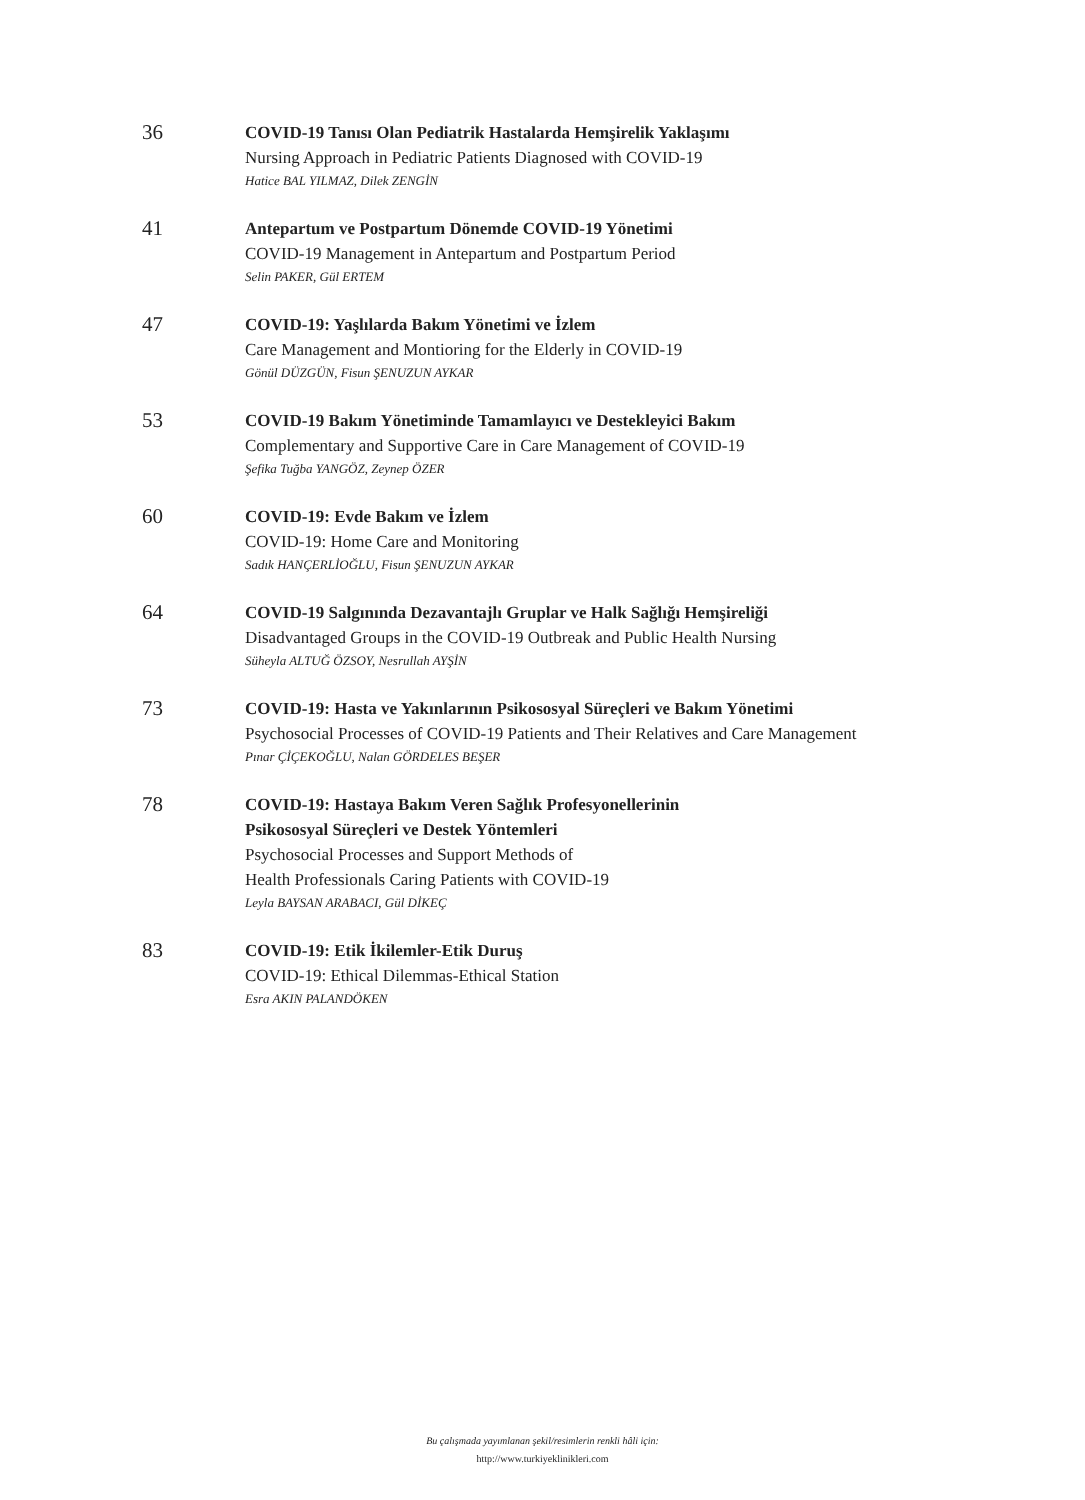36
COVID-19 Tanısı Olan Pediatrik Hastalarda Hemşirelik Yaklaşımı
Nursing Approach in Pediatric Patients Diagnosed with COVID-19
Hatice BAL YILMAZ, Dilek ZENGİN
41
Antepartum ve Postpartum Dönemde COVID-19 Yönetimi
COVID-19 Management in Antepartum and Postpartum Period
Selin PAKER, Gül ERTEM
47
COVID-19: Yaşlılarda Bakım Yönetimi ve İzlem
Care Management and Montioring for the Elderly in COVID-19
Gönül DÜZGÜN, Fisun ŞENUZUN AYKAR
53
COVID-19 Bakım Yönetiminde Tamamlayıcı ve Destekleyici Bakım
Complementary and Supportive Care in Care Management of COVID-19
Şefika Tuğba YANGÖZ, Zeynep ÖZER
60
COVID-19: Evde Bakım ve İzlem
COVID-19: Home Care and Monitoring
Sadık HANÇERLİOĞLU, Fisun ŞENUZUN AYKAR
64
COVID-19 Salgınında Dezavantajlı Gruplar ve Halk Sağlığı Hemşireliği
Disadvantaged Groups in the COVID-19 Outbreak and Public Health Nursing
Süheyla ALTUĞ ÖZSOY, Nesrullah AYŞİN
73
COVID-19: Hasta ve Yakınlarının Psikososyal Süreçleri ve Bakım Yönetimi
Psychosocial Processes of COVID-19 Patients and Their Relatives and Care Management
Pınar ÇİÇEKOĞLU, Nalan GÖRDELES BEŞER
78
COVID-19: Hastaya Bakım Veren Sağlık Profesyonellerinin
Psikososyal Süreçleri ve Destek Yöntemleri
Psychosocial Processes and Support Methods of
Health Professionals Caring Patients with COVID-19
Leyla BAYSAN ARABACI, Gül DİKEÇ
83
COVID-19: Etik İkilemler-Etik Duruş
COVID-19: Ethical Dilemmas-Ethical Station
Esra AKIN PALANDÖKEN
Bu çalışmada yayımlanan şekil/resimlerin renkli hâli için:
http://www.turkiyeklinikleri.com